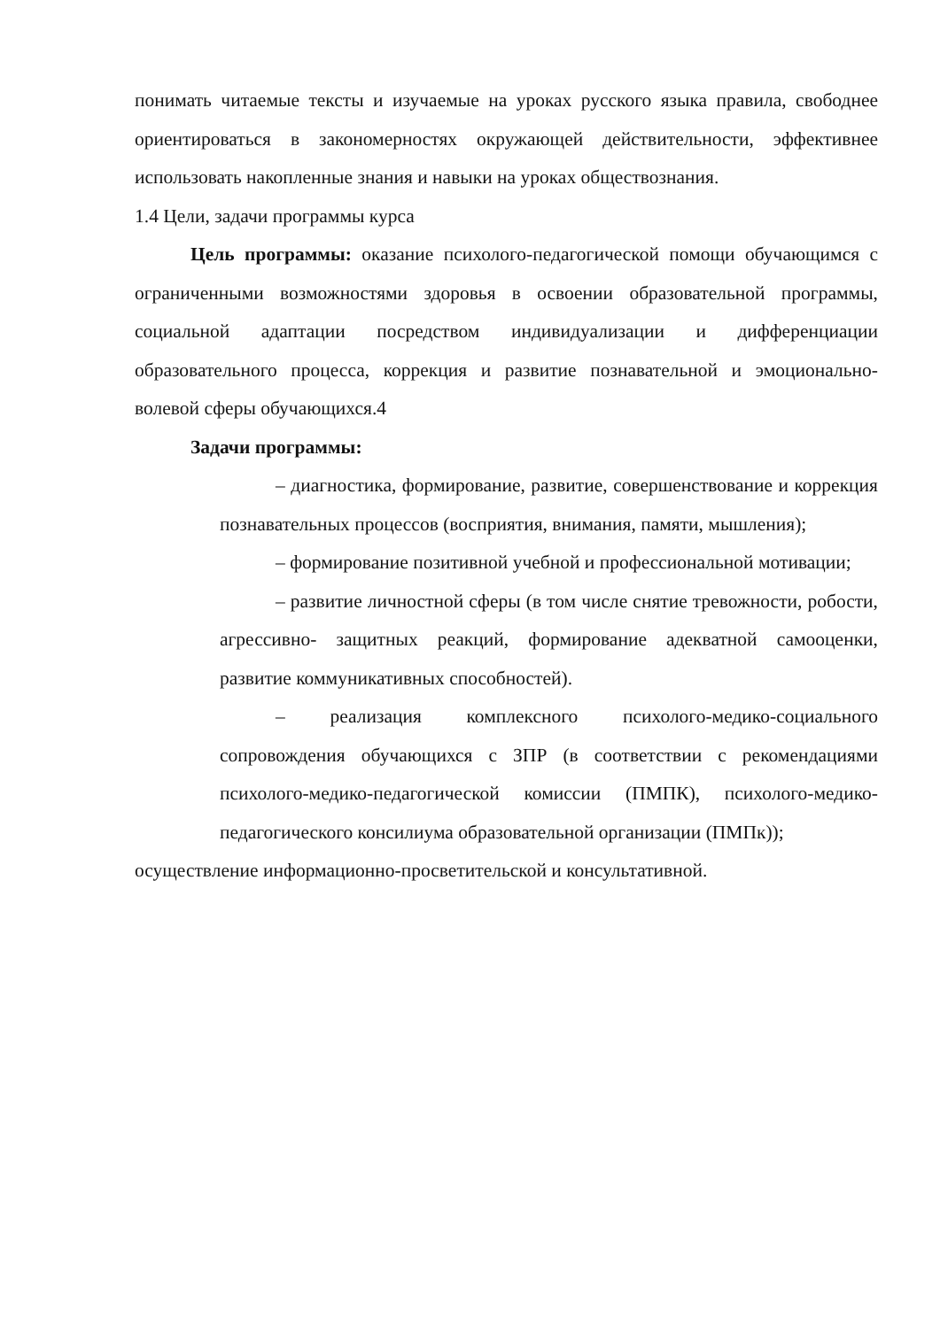понимать читаемые тексты и изучаемые на уроках русского языка правила, свободнее ориентироваться в закономерностях окружающей действительности, эффективнее использовать накопленные знания и навыки на уроках обществознания.
1.4 Цели, задачи программы курса
Цель программы: оказание психолого-педагогической помощи обучающимся с ограниченными возможностями здоровья в освоении образовательной программы, социальной адаптации посредством индивидуализации и дифференциации образовательного процесса, коррекция и развитие познавательной и эмоционально-волевой сферы обучающихся.4
Задачи программы:
– диагностика, формирование, развитие, совершенствование и коррекция познавательных процессов (восприятия, внимания, памяти, мышления);
– формирование позитивной учебной и профессиональной мотивации;
– развитие личностной сферы (в том числе снятие тревожности, робости, агрессивно- защитных реакций, формирование адекватной самооценки, развитие коммуникативных способностей).
– реализация комплексного психолого-медико-социального сопровождения обучающихся с ЗПР (в соответствии с рекомендациями психолого-медико-педагогической комиссии (ПМПК), психолого-медико-педагогического консилиума образовательной организации (ПМПк));
осуществление информационно-просветительской и консультативной.